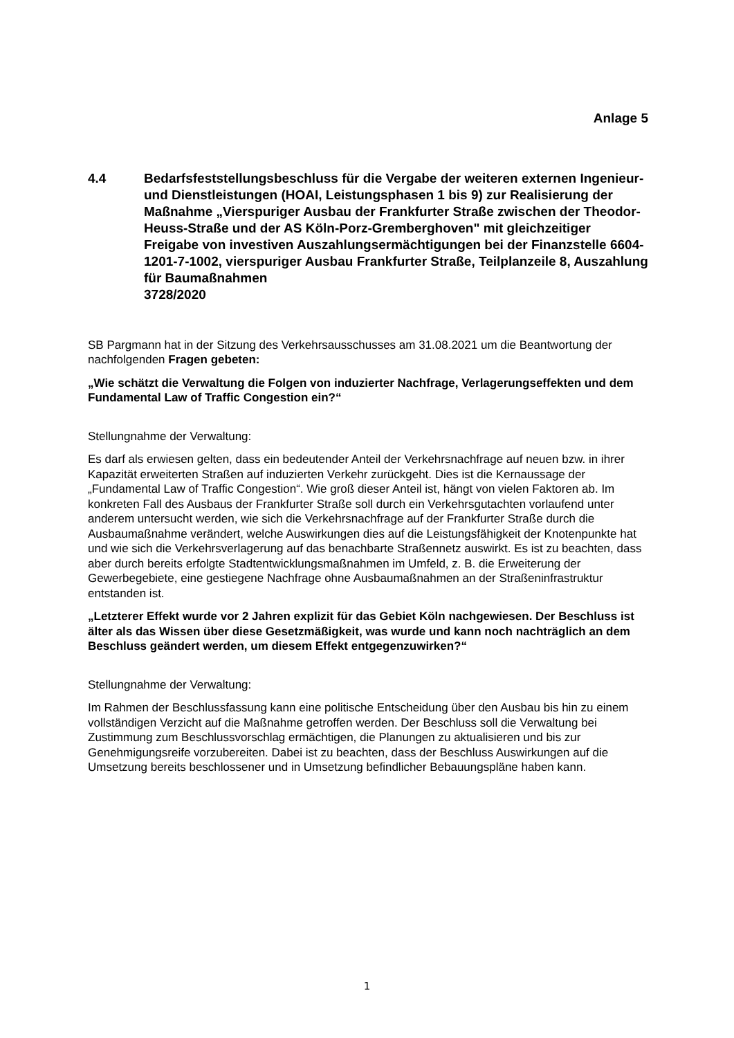Anlage 5
4.4 Bedarfsfeststellungsbeschluss für die Vergabe der weiteren externen Ingenieur- und Dienstleistungen (HOAI, Leistungsphasen 1 bis 9) zur Realisierung der Maßnahme „Vierspuriger Ausbau der Frankfurter Straße zwischen der Theodor-Heuss-Straße und der AS Köln-Porz-Gremberghoven" mit gleichzeitiger Freigabe von investiven Auszahlungsermächtigungen bei der Finanzstelle 6604-1201-7-1002, vierspuriger Ausbau Frankfurter Straße, Teilplanzeile 8, Auszahlung für Baumaßnahmen
3728/2020
SB Pargmann hat in der Sitzung des Verkehrsausschusses am 31.08.2021 um die Beantwortung der nachfolgenden Fragen gebeten:
„Wie schätzt die Verwaltung die Folgen von induzierter Nachfrage, Verlagerungseffekten und dem Fundamental Law of Traffic Congestion ein?“
Stellungnahme der Verwaltung:
Es darf als erwiesen gelten, dass ein bedeutender Anteil der Verkehrsnachfrage auf neuen bzw. in ihrer Kapazität erweiterten Straßen auf induzierten Verkehr zurückgeht. Dies ist die Kernaussage der „Fundamental Law of Traffic Congestion“. Wie groß dieser Anteil ist, hängt von vielen Faktoren ab. Im konkreten Fall des Ausbaus der Frankfurter Straße soll durch ein Verkehrsgutachten vorlaufend unter anderem untersucht werden, wie sich die Verkehrsnachfrage auf der Frankfurter Straße durch die Ausbaumaßnahme verändert, welche Auswirkungen dies auf die Leistungsfähigkeit der Knotenpunkte hat und wie sich die Verkehrsverlagerung auf das benachbarte Straßennetz auswirkt. Es ist zu beachten, dass aber durch bereits erfolgte Stadtentwicklungsmaßnahmen im Umfeld, z. B. die Erweiterung der Gewerbegebiete, eine gestiegene Nachfrage ohne Ausbaumaßnahmen an der Straßeninfrastruktur entstanden ist.
„Letzterer Effekt wurde vor 2 Jahren explizit für das Gebiet Köln nachgewiesen. Der Beschluss ist älter als das Wissen über diese Gesetzmäßigkeit, was wurde und kann noch nachträglich an dem Beschluss geändert werden, um diesem Effekt entgegenzuwirken?“
Stellungnahme der Verwaltung:
Im Rahmen der Beschlussfassung kann eine politische Entscheidung über den Ausbau bis hin zu einem vollständigen Verzicht auf die Maßnahme getroffen werden. Der Beschluss soll die Verwaltung bei Zustimmung zum Beschlussvorschlag ermächtigen, die Planungen zu aktualisieren und bis zur Genehmigungsreife vorzubereiten. Dabei ist zu beachten, dass der Beschluss Auswirkungen auf die Umsetzung bereits beschlossener und in Umsetzung befindlicher Bebauungspläne haben kann.
1